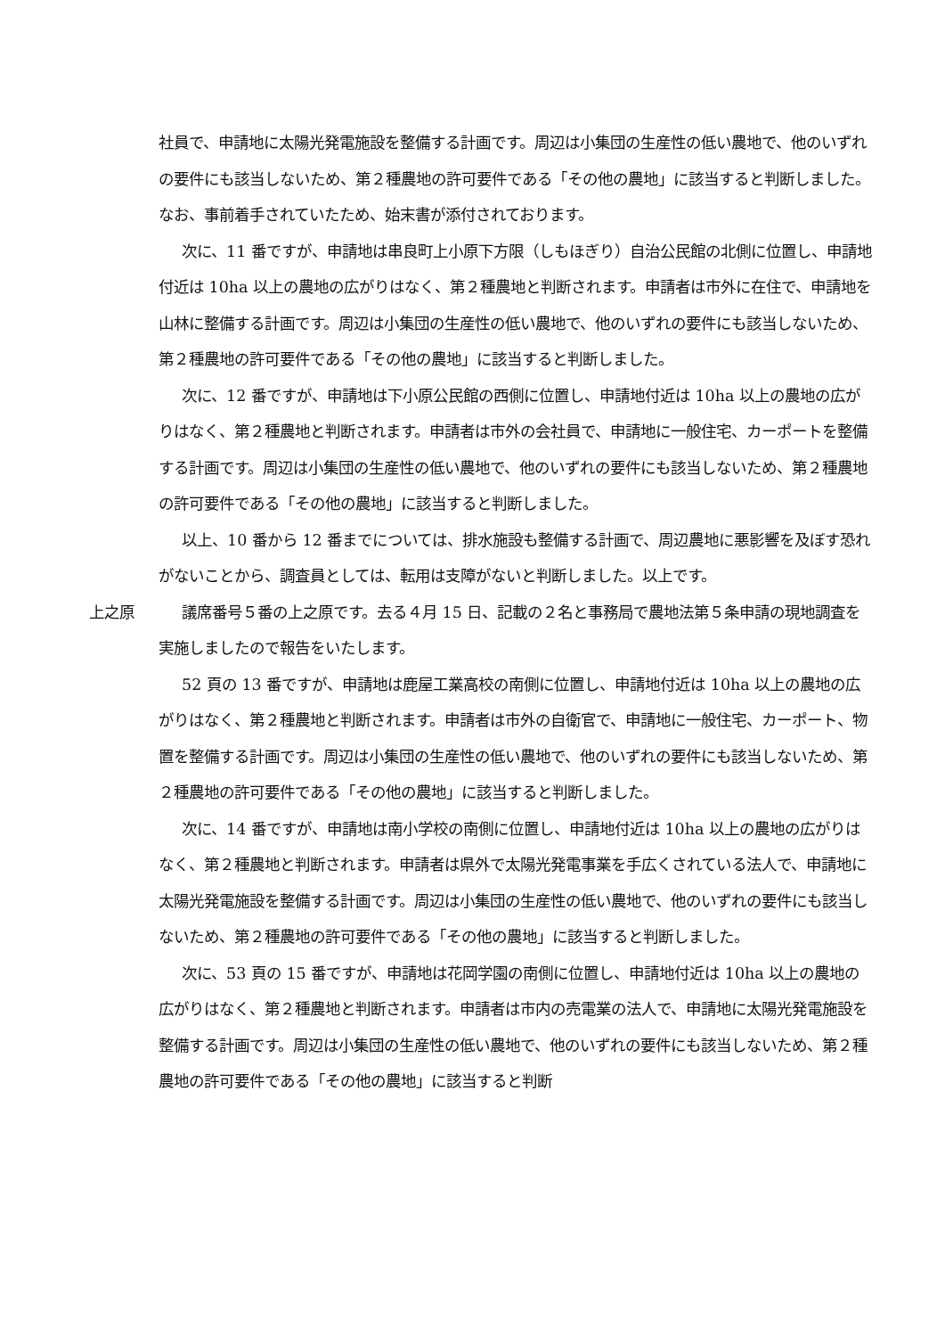社員で、申請地に太陽光発電施設を整備する計画です。周辺は小集団の生産性の低い農地で、他のいずれの要件にも該当しないため、第２種農地の許可要件である「その他の農地」に該当すると判断しました。なお、事前着手されていたため、始末書が添付されております。
次に、11 番ですが、申請地は串良町上小原下方限（しもほぎり）自治公民館の北側に位置し、申請地付近は 10ha 以上の農地の広がりはなく、第２種農地と判断されます。申請者は市外に在住で、申請地を山林に整備する計画です。周辺は小集団の生産性の低い農地で、他のいずれの要件にも該当しないため、第２種農地の許可要件である「その他の農地」に該当すると判断しました。
次に、12 番ですが、申請地は下小原公民館の西側に位置し、申請地付近は 10ha 以上の農地の広がりはなく、第２種農地と判断されます。申請者は市外の会社員で、申請地に一般住宅、カーポートを整備する計画です。周辺は小集団の生産性の低い農地で、他のいずれの要件にも該当しないため、第２種農地の許可要件である「その他の農地」に該当すると判断しました。
以上、10 番から 12 番までについては、排水施設も整備する計画で、周辺農地に悪影響を及ぼす恐れがないことから、調査員としては、転用は支障がないと判断しました。以上です。
上之原 議席番号５番の上之原です。去る４月 15 日、記載の２名と事務局で農地法第５条申請の現地調査を実施しましたので報告をいたします。
52 頁の 13 番ですが、申請地は鹿屋工業高校の南側に位置し、申請地付近は 10ha 以上の農地の広がりはなく、第２種農地と判断されます。申請者は市外の自衛官で、申請地に一般住宅、カーポート、物置を整備する計画です。周辺は小集団の生産性の低い農地で、他のいずれの要件にも該当しないため、第２種農地の許可要件である「その他の農地」に該当すると判断しました。
次に、14 番ですが、申請地は南小学校の南側に位置し、申請地付近は 10ha 以上の農地の広がりはなく、第２種農地と判断されます。申請者は県外で太陽光発電事業を手広くされている法人で、申請地に太陽光発電施設を整備する計画です。周辺は小集団の生産性の低い農地で、他のいずれの要件にも該当しないため、第２種農地の許可要件である「その他の農地」に該当すると判断しました。
次に、53 頁の 15 番ですが、申請地は花岡学園の南側に位置し、申請地付近は 10ha 以上の農地の広がりはなく、第２種農地と判断されます。申請者は市内の売電業の法人で、申請地に太陽光発電施設を整備する計画です。周辺は小集団の生産性の低い農地で、他のいずれの要件にも該当しないため、第２種農地の許可要件である「その他の農地」に該当すると判断